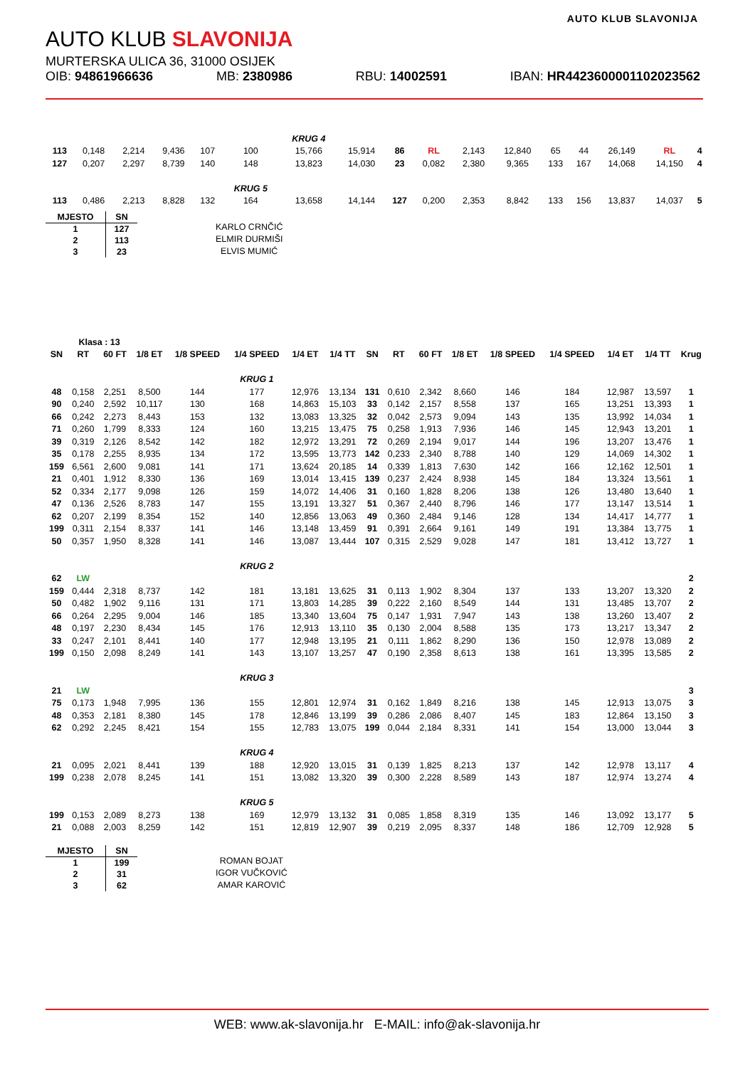AUTO KLUB SLAVONIJA
AUTO KLUB SLAVONIJA
MURTERSKA ULICA 36, 31000 OSIJEK
OIB: 94861966636 MB: 2380986 RBU: 14002591 IBAN: HR4423600001102023562
| | | | | | | KRUG 4 | | | | | | | | | | |
| 113 | 0,148 | 2,214 | 9,436 | 107 | 100 | 15,766 | 15,914 | 86 | RL | 2,143 | 12,840 | 65 | 44 | 26,149 | RL | 4 |
| 127 | 0,207 | 2,297 | 8,739 | 140 | 148 | 13,823 | 14,030 | 23 | 0,082 | 2,380 | 9,365 | 133 | 167 | 14,068 | 14,150 | 4 |
| | | | | | KRUG 5 | | | | | | | | | | | |
| 113 | 0,486 | 2,213 | 8,828 | 132 | 164 | 13,658 | 14,144 | 127 | 0,200 | 2,353 | 8,842 | 133 | 156 | 13,837 | 14,037 | 5 |
| MJESTO | SN |
| --- | --- |
| 1 | 127 |
| 2 | 113 |
| 3 | 23 |
KARLO CRNČIĆ
ELMIR DURMIŠI
ELVIS MUMIĆ
| | Klasa : 13 | | | | | | | | | | | | | | | |
| SN | RT | 60 FT | 1/8 ET | 1/8 SPEED | 1/4 SPEED | 1/4 ET | 1/4 TT | SN | RT | 60 FT | 1/8 ET | 1/8 SPEED | 1/4 SPEED | 1/4 ET | 1/4 TT | Krug |
| | | | | | KRUG 1 | | | | | | | | | | | |
| 48 | 0,158 | 2,251 | 8,500 | 144 | 177 | 12,976 | 13,134 | 131 | 0,610 | 2,342 | 8,660 | 146 | 184 | 12,987 | 13,597 | 1 |
| 90 | 0,240 | 2,592 | 10,117 | 130 | 168 | 14,863 | 15,103 | 33 | 0,142 | 2,157 | 8,558 | 137 | 165 | 13,251 | 13,393 | 1 |
| 66 | 0,242 | 2,273 | 8,443 | 153 | 132 | 13,083 | 13,325 | 32 | 0,042 | 2,573 | 9,094 | 143 | 135 | 13,992 | 14,034 | 1 |
| 71 | 0,260 | 1,799 | 8,333 | 124 | 160 | 13,215 | 13,475 | 75 | 0,258 | 1,913 | 7,936 | 146 | 145 | 12,943 | 13,201 | 1 |
| 39 | 0,319 | 2,126 | 8,542 | 142 | 182 | 12,972 | 13,291 | 72 | 0,269 | 2,194 | 9,017 | 144 | 196 | 13,207 | 13,476 | 1 |
| 35 | 0,178 | 2,255 | 8,935 | 134 | 172 | 13,595 | 13,773 | 142 | 0,233 | 2,340 | 8,788 | 140 | 129 | 14,069 | 14,302 | 1 |
| 159 | 6,561 | 2,600 | 9,081 | 141 | 171 | 13,624 | 20,185 | 14 | 0,339 | 1,813 | 7,630 | 142 | 166 | 12,162 | 12,501 | 1 |
| 21 | 0,401 | 1,912 | 8,330 | 136 | 169 | 13,014 | 13,415 | 139 | 0,237 | 2,424 | 8,938 | 145 | 184 | 13,324 | 13,561 | 1 |
| 52 | 0,334 | 2,177 | 9,098 | 126 | 159 | 14,072 | 14,406 | 31 | 0,160 | 1,828 | 8,206 | 138 | 126 | 13,480 | 13,640 | 1 |
| 47 | 0,136 | 2,526 | 8,783 | 147 | 155 | 13,191 | 13,327 | 51 | 0,367 | 2,440 | 8,796 | 146 | 177 | 13,147 | 13,514 | 1 |
| 62 | 0,207 | 2,199 | 8,354 | 152 | 140 | 12,856 | 13,063 | 49 | 0,360 | 2,484 | 9,146 | 128 | 134 | 14,417 | 14,777 | 1 |
| 199 | 0,311 | 2,154 | 8,337 | 141 | 146 | 13,148 | 13,459 | 91 | 0,391 | 2,664 | 9,161 | 149 | 191 | 13,384 | 13,775 | 1 |
| 50 | 0,357 | 1,950 | 8,328 | 141 | 146 | 13,087 | 13,444 | 107 | 0,315 | 2,529 | 9,028 | 147 | 181 | 13,412 | 13,727 | 1 |
| | | | | | KRUG 2 | | | | | | | | | | | |
| 62 | LW | | | | | | | | | | | | | | | 2 |
| 159 | 0,444 | 2,318 | 8,737 | 142 | 181 | 13,181 | 13,625 | 31 | 0,113 | 1,902 | 8,304 | 137 | 133 | 13,207 | 13,320 | 2 |
| 50 | 0,482 | 1,902 | 9,116 | 131 | 171 | 13,803 | 14,285 | 39 | 0,222 | 2,160 | 8,549 | 144 | 131 | 13,485 | 13,707 | 2 |
| 66 | 0,264 | 2,295 | 9,004 | 146 | 185 | 13,340 | 13,604 | 75 | 0,147 | 1,931 | 7,947 | 143 | 138 | 13,260 | 13,407 | 2 |
| 48 | 0,197 | 2,230 | 8,434 | 145 | 176 | 12,913 | 13,110 | 35 | 0,130 | 2,004 | 8,588 | 135 | 173 | 13,217 | 13,347 | 2 |
| 33 | 0,247 | 2,101 | 8,441 | 140 | 177 | 12,948 | 13,195 | 21 | 0,111 | 1,862 | 8,290 | 136 | 150 | 12,978 | 13,089 | 2 |
| 199 | 0,150 | 2,098 | 8,249 | 141 | 143 | 13,107 | 13,257 | 47 | 0,190 | 2,358 | 8,613 | 138 | 161 | 13,395 | 13,585 | 2 |
| | | | | | KRUG 3 | | | | | | | | | | | |
| 21 | LW | | | | | | | | | | | | | | | 3 |
| 75 | 0,173 | 1,948 | 7,995 | 136 | 155 | 12,801 | 12,974 | 31 | 0,162 | 1,849 | 8,216 | 138 | 145 | 12,913 | 13,075 | 3 |
| 48 | 0,353 | 2,181 | 8,380 | 145 | 178 | 12,846 | 13,199 | 39 | 0,286 | 2,086 | 8,407 | 145 | 183 | 12,864 | 13,150 | 3 |
| 62 | 0,292 | 2,245 | 8,421 | 154 | 155 | 12,783 | 13,075 | 199 | 0,044 | 2,184 | 8,331 | 141 | 154 | 13,000 | 13,044 | 3 |
| | | | | | KRUG 4 | | | | | | | | | | | |
| 21 | 0,095 | 2,021 | 8,441 | 139 | 188 | 12,920 | 13,015 | 31 | 0,139 | 1,825 | 8,213 | 137 | 142 | 12,978 | 13,117 | 4 |
| 199 | 0,238 | 2,078 | 8,245 | 141 | 151 | 13,082 | 13,320 | 39 | 0,300 | 2,228 | 8,589 | 143 | 187 | 12,974 | 13,274 | 4 |
| | | | | | KRUG 5 | | | | | | | | | | | |
| 199 | 0,153 | 2,089 | 8,273 | 138 | 169 | 12,979 | 13,132 | 31 | 0,085 | 1,858 | 8,319 | 135 | 146 | 13,092 | 13,177 | 5 |
| 21 | 0,088 | 2,003 | 8,259 | 142 | 151 | 12,819 | 12,907 | 39 | 0,219 | 2,095 | 8,337 | 148 | 186 | 12,709 | 12,928 | 5 |
| MJESTO | SN |
| --- | --- |
| 1 | 199 |
| 2 | 31 |
| 3 | 62 |
ROMAN BOJAT
IGOR VUČKOVIĆ
AMAR KAROVIĆ
WEB: www.ak-slavonija.hr E-MAIL: info@ak-slavonija.hr